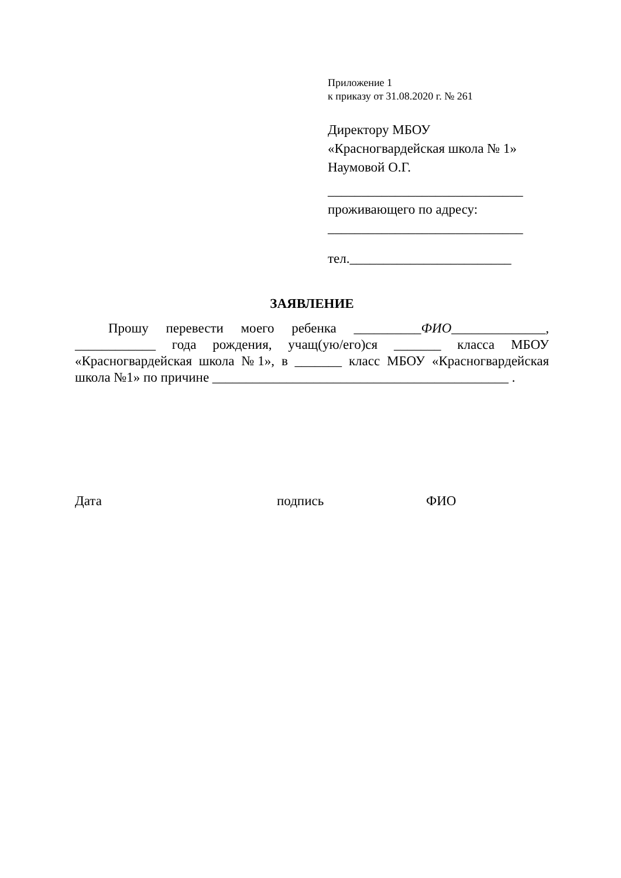Приложение 1
к приказу от 31.08.2020 г. № 261
Директору МБОУ
«Красногвардейская школа № 1»
Наумовой О.Г.
_____________________________
проживающего по адресу:
_____________________________
тел.________________________
ЗАЯВЛЕНИЕ
Прошу перевести моего ребенка __________ФИО______________, ____________ года рождения, учащ(ую/его)ся _______ класса МБОУ «Красногвардейская школа №1», в _______ класс МБОУ «Красногвардейская школа №1» по причине ____________________________________________ .
Дата подпись ФИО